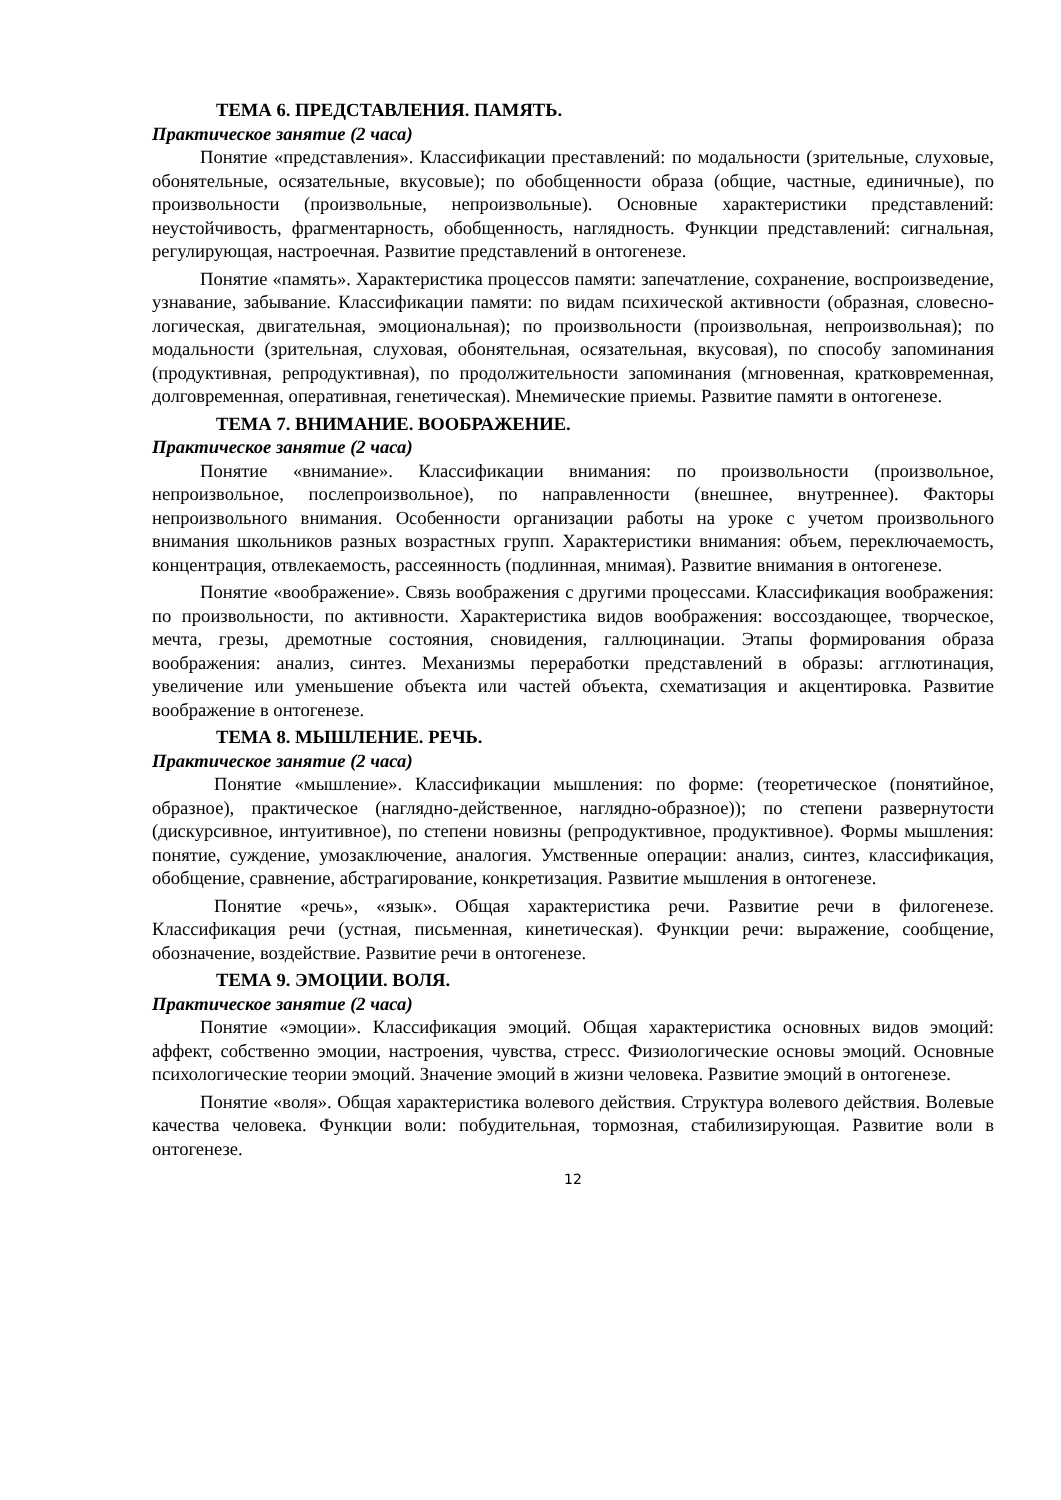ТЕМА 6. ПРЕДСТАВЛЕНИЯ. ПАМЯТЬ.
Практическое занятие (2 часа)
Понятие «представления». Классификации преставлений: по модальности (зрительные, слуховые, обонятельные, осязательные, вкусовые); по обобщенности образа (общие, частные, единичные), по произвольности (произвольные, непроизвольные). Основные характеристики представлений: неустойчивость, фрагментарность, обобщенность, наглядность. Функции представлений: сигнальная, регулирующая, настроечная. Развитие представлений в онтогенезе.
Понятие «память». Характеристика процессов памяти: запечатление, сохранение, воспроизведение, узнавание, забывание. Классификации памяти: по видам психической активности (образная, словесно-логическая, двигательная, эмоциональная); по произвольности (произвольная, непроизвольная); по модальности (зрительная, слуховая, обонятельная, осязательная, вкусовая), по способу запоминания (продуктивная, репродуктивная), по продолжительности запоминания (мгновенная, кратковременная, долговременная, оперативная, генетическая). Мнемические приемы. Развитие памяти в онтогенезе.
ТЕМА 7. ВНИМАНИЕ. ВООБРАЖЕНИЕ.
Практическое занятие (2 часа)
Понятие «внимание». Классификации внимания: по произвольности (произвольное, непроизвольное, послепроизвольное), по направленности (внешнее, внутреннее). Факторы непроизвольного внимания. Особенности организации работы на уроке с учетом произвольного внимания школьников разных возрастных групп. Характеристики внимания: объем, переключаемость, концентрация, отвлекаемость, рассеянность (подлинная, мнимая). Развитие внимания в онтогенезе.
Понятие «воображение». Связь воображения с другими процессами. Классификация воображения: по произвольности, по активности. Характеристика видов воображения: воссоздающее, творческое, мечта, грезы, дремотные состояния, сновидения, галлюцинации. Этапы формирования образа воображения: анализ, синтез. Механизмы переработки представлений в образы: агглютинация, увеличение или уменьшение объекта или частей объекта, схематизация и акцентировка. Развитие воображение в онтогенезе.
ТЕМА 8. МЫШЛЕНИЕ. РЕЧЬ.
Практическое занятие (2 часа)
Понятие «мышление». Классификации мышления: по форме: (теоретическое (понятийное, образное), практическое (наглядно-действенное, наглядно-образное)); по степени развернутости (дискурсивное, интуитивное), по степени новизны (репродуктивное, продуктивное). Формы мышления: понятие, суждение, умозаключение, аналогия. Умственные операции: анализ, синтез, классификация, обобщение, сравнение, абстрагирование, конкретизация. Развитие мышления в онтогенезе.
Понятие «речь», «язык». Общая характеристика речи. Развитие речи в филогенезе. Классификация речи (устная, письменная, кинетическая). Функции речи: выражение, сообщение, обозначение, воздействие. Развитие речи в онтогенезе.
ТЕМА 9. ЭМОЦИИ. ВОЛЯ.
Практическое занятие (2 часа)
Понятие «эмоции». Классификация эмоций. Общая характеристика основных видов эмоций: аффект, собственно эмоции, настроения, чувства, стресс. Физиологические основы эмоций. Основные психологические теории эмоций. Значение эмоций в жизни человека. Развитие эмоций в онтогенезе.
Понятие «воля». Общая характеристика волевого действия. Структура волевого действия. Волевые качества человека. Функции воли: побудительная, тормозная, стабилизирующая. Развитие воли в онтогенезе.
12